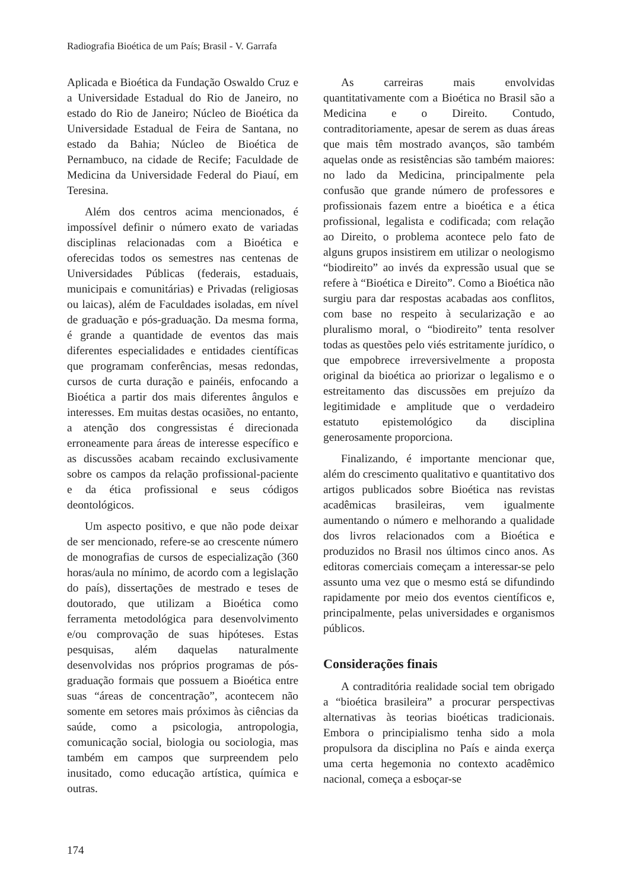Radiografia Bioética de um País; Brasil - V. Garrafa
Aplicada e Bioética da Fundação Oswaldo Cruz e a Universidade Estadual do Rio de Janeiro, no estado do Rio de Janeiro; Núcleo de Bioética da Universidade Estadual de Feira de Santana, no estado da Bahia; Núcleo de Bioética de Pernambuco, na cidade de Recife; Faculdade de Medicina da Universidade Federal do Piauí, em Teresina.
Além dos centros acima mencionados, é impossível definir o número exato de variadas disciplinas relacionadas com a Bioética e oferecidas todos os semestres nas centenas de Universidades Públicas (federais, estaduais, municipais e comunitárias) e Privadas (religiosas ou laicas), além de Faculdades isoladas, em nível de graduação e pós-graduação. Da mesma forma, é grande a quantidade de eventos das mais diferentes especialidades e entidades científicas que programam conferências, mesas redondas, cursos de curta duração e painéis, enfocando a Bioética a partir dos mais diferentes ângulos e interesses. Em muitas destas ocasiões, no entanto, a atenção dos congressistas é direcionada erroneamente para áreas de interesse específico e as discussões acabam recaindo exclusivamente sobre os campos da relação profissional-paciente e da ética profissional e seus códigos deontológicos.
Um aspecto positivo, e que não pode deixar de ser mencionado, refere-se ao crescente número de monografias de cursos de especialização (360 horas/aula no mínimo, de acordo com a legislação do país), dissertações de mestrado e teses de doutorado, que utilizam a Bioética como ferramenta metodológica para desenvolvimento e/ou comprovação de suas hipóteses. Estas pesquisas, além daquelas naturalmente desenvolvidas nos próprios programas de pós-graduação formais que possuem a Bioética entre suas “áreas de concentração”, acontecem não somente em setores mais próximos às ciências da saúde, como a psicologia, antropologia, comunicação social, biologia ou sociologia, mas também em campos que surpreendem pelo inusitado, como educação artística, química e outras.
As carreiras mais envolvidas quantitativamente com a Bioética no Brasil são a Medicina e o Direito. Contudo, contraditoriamente, apesar de serem as duas áreas que mais têm mostrado avanços, são também aquelas onde as resistências são também maiores: no lado da Medicina, principalmente pela confusão que grande número de professores e profissionais fazem entre a bioética e a ética profissional, legalista e codificada; com relação ao Direito, o problema acontece pelo fato de alguns grupos insistirem em utilizar o neologismo “biodireito” ao invés da expressão usual que se refere à “Bioética e Direito”. Como a Bioética não surgiu para dar respostas acabadas aos conflitos, com base no respeito à secularização e ao pluralismo moral, o “biodireito” tenta resolver todas as questões pelo viés estritamente jurídico, o que empobrece irreversivelmente a proposta original da bioética ao priorizar o legalismo e o estreitamento das discussões em prejuízo da legitimidade e amplitude que o verdadeiro estatuto epistemológico da disciplina generosamente proporciona.
Finalizando, é importante mencionar que, além do crescimento qualitativo e quantitativo dos artigos publicados sobre Bioética nas revistas acadêmicas brasileiras, vem igualmente aumentando o número e melhorando a qualidade dos livros relacionados com a Bioética e produzidos no Brasil nos últimos cinco anos. As editoras comerciais começam a interessar-se pelo assunto uma vez que o mesmo está se difundindo rapidamente por meio dos eventos científicos e, principalmente, pelas universidades e organismos públicos.
Considerações finais
A contraditória realidade social tem obrigado a “bioética brasileira” a procurar perspectivas alternativas às teorias bioéticas tradicionais. Embora o principialismo tenha sido a mola propulsora da disciplina no País e ainda exerça uma certa hegemonia no contexto acadêmico nacional, começa a esboçar-se
174